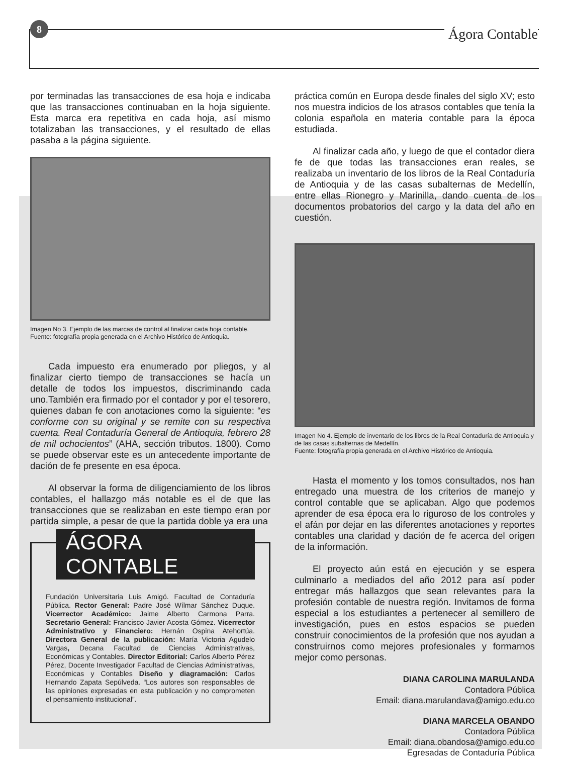8
Ágora Contable
por terminadas las transacciones de esa hoja e indicaba que las transacciones continuaban en la hoja siguiente. Esta marca era repetitiva en cada hoja, así mismo totalizaban las transacciones, y el resultado de ellas pasaba a la página siguiente.
Imagen No 3. Ejemplo de las marcas de control al finalizar cada hoja contable.
Fuente: fotografía propia generada en el Archivo Histórico de Antioquia.
Cada impuesto era enumerado por pliegos, y al finalizar cierto tiempo de transacciones se hacía un detalle de todos los impuestos, discriminando cada uno.También era firmado por el contador y por el tesorero, quienes daban fe con anotaciones como la siguiente: “es conforme con su original y se remite con su respectiva cuenta. Real Contaduría General de Antioquia, febrero 28 de mil ochocientos” (AHA, sección tributos. 1800). Como se puede observar este es un antecedente importante de dación de fe presente en esa época.
Al observar la forma de diligenciamiento de los libros contables, el hallazgo más notable es el de que las transacciones que se realizaban en este tiempo eran por partida simple, a pesar de que la partida doble ya era una
ÁGORA CONTABLE
Fundación Universitaria Luis Amigó. Facultad de Contaduría Pública. Rector General: Padre José Wílmar Sánchez Duque. Vicerrector Académico: Jaime Alberto Carmona Parra. Secretario General: Francisco Javier Acosta Gómez. Vicerrector Administrativo y Financiero: Hernán Ospina Atehortúa. Directora General de la publicación: María Victoria Agudelo Vargas, Decana Facultad de Ciencias Administrativas, Económicas y Contables. Director Editorial: Carlos Alberto Pérez Pérez, Docente Investigador Facultad de Ciencias Administrativas, Económicas y Contables Diseño y diagramación: Carlos Hernando Zapata Sepúlveda. “Los autores son responsables de las opiniones expresadas en esta publicación y no comprometen el pensamiento institucional”.
práctica común en Europa desde finales del siglo XV; esto nos muestra indicios de los atrasos contables que tenía la colonia española en materia contable para la época estudiada.
Al finalizar cada año, y luego de que el contador diera fe de que todas las transacciones eran reales, se realizaba un inventario de los libros de la Real Contaduría de Antioquia y de las casas subalternas de Medellín, entre ellas Rionegro y Marinilla, dando cuenta de los documentos probatorios del cargo y la data del año en cuestión.
Imagen No 4. Ejemplo de inventario de los libros de la Real Contaduría de Antioquia y de las casas subalternas de Medellín.
Fuente: fotografía propia generada en el Archivo Histórico de Antioquia.
Hasta el momento y los tomos consultados, nos han entregado una muestra de los criterios de manejo y control contable que se aplicaban. Algo que podemos aprender de esa época era lo riguroso de los controles y el afán por dejar en las diferentes anotaciones y reportes contables una claridad y dación de fe acerca del origen de la información.
El proyecto aún está en ejecución y se espera culminarlo a mediados del año 2012 para así poder entregar más hallazgos que sean relevantes para la profesión contable de nuestra región. Invitamos de forma especial a los estudiantes a pertenecer al semillero de investigación, pues en estos espacios se pueden construir conocimientos de la profesión que nos ayudan a construirnos como mejores profesionales y formarnos mejor como personas.
DIANA CAROLINA MARULANDA
Contadora Pública
Email: diana.marulandava@amigo.edu.co
DIANA MARCELA OBANDO
Contadora Pública
Email: diana.obandosa@amigo.edu.co
Egresadas de Contaduría Pública